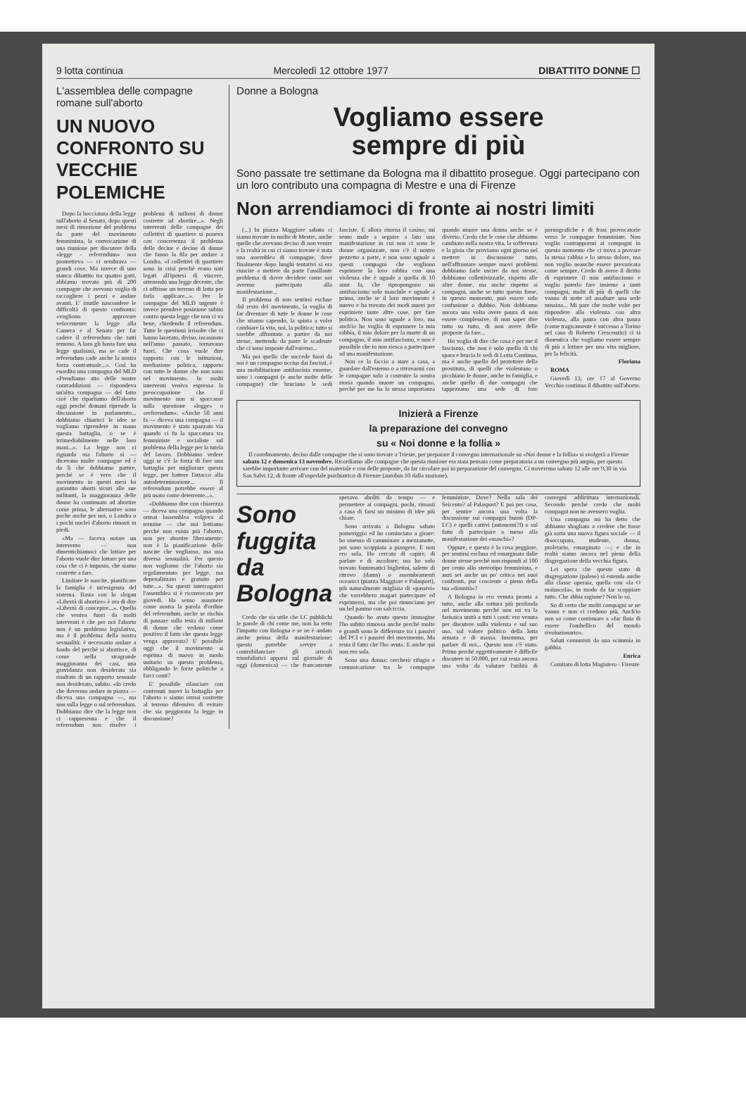9 lotta continua Mercoledì 12 ottobre 1977 DIBATTITO DONNE ☐
L'assemblea delle compagne romane sull'aborto
UN NUOVO CONFRONTO SU VECCHIE POLEMICHE
Dopo la bocciatura della legge sull'aborto al Senato, dopo questi mesi di rimozione del problema da parte del movimento femminista, la convocazione di una riunione per discutere della «legge - referendum» non prometteva — ci sembrava — grandi cose. Ma invece di uno stanco dibattito tra quattro gatti, abbiamo trovato più di 200 compagne che avevano voglia di raccogliere i pezzi e andare avanti. E' inutile nascondere le difficoltà di questo confronto: «vogliono approvare velocemente la legge alla Camera e al Senato per far cadere il referendum che tutti temono. A loro gli basta fare una legge qualsiasi, ma se cade il referendum cade anche la nostra forza contrattuale...». Così ha esordito una compagna del MLD «Prendiamo atto delle nostre contraddizioni — rispondeva un'altra compagna — del fatto cioè che riparliamo dell'aborto oggi perché domani riprende la discussione in parlamento... dobbiamo chiarirci le idee se vogliamo riprendere in mano questa battaglia, o se è irrimediabilmente nelle loro mani...». La legge non ci riguarda ma l'aborto sì — dicevano molte compagne ed è da lì che dobbiamo partire, perché se è vero che il movimento in questi mesi ha garantito aborti sicuri alle sue militanti, la maggioranza delle donne ha continuato ad abortire come prima, le alternative sono poche anche per noi, o Londra o i pochi nuclei d'aborto rimasti in piedi.
«Ma — faceva notare un intervento — non dimentichiamoci che lottare per l'aborto vuole dire lottare per una cosa che ci è imposta, che siamo costrette a fare.
Limitare le nascite, pianificare la famiglia è un'esigenza del sistema. Basta con lo slogan «Libertà di abortire» è ora di dire «Libertà di concepire...». Quello che veniva fuori da molti interventi è che per noi l'aborto non è un problema legislativo, ma è il problema della nostra sessualità: è necessario andare a fondo del perché si abortisce, di come nella stragrande maggioranza dei casi, una gravidanza non desiderata sia risultato di un rapporto sessuale non desiderato, subito. «Io credo che dovremo andare in piazza — diceva una compagna —, ma non sulla legge o sul referendum. Dobbiamo dire che la legge non ci rappresenta e che il referendum non risolve i problemi di milioni di donne costrette ad abortire...». Negli interventi delle compagne dei collettivi di quartiere si poneva con concretezza il problema delle decine e decine di donne che fanno la fila per andare a Londra. «I collettivi di quartiere sono in crisi perché erano nati legati all'ipotesi di vincere, ottenendo una legge decente, che ci offrisse un terreno di lotta per farla applicare...». Per le compagne del MLD urgente è invece prendere posizione subito contro questa legge che non ci va bene, chiedendo il referendum. Tutte le questioni irrisolte che ci hanno lacerato, diviso, incasinato nell'anno passato, tornavano fuori. Che cosa vuole dire rapporto con le istituzioni, mediazione politica, rapporto con tutte le donne che non sono nel movimento. In molti interventi veniva espressa la preoccupazione che il movimento non si spaccasse sulla questione «legge» o «referendum». «Anche 50 anni fa — diceva una compagna — il movimento è stato spazzato via quando ci fu la spaccatura tra femministe e socialiste sul problema della legge per la tutela del lavoro. Dobbiamo vedere oggi se c'è la forza di fare una battaglia per migliorare questa legge, per battere l'attacco alla autodeterminazione... Il referendum potrebbe essere al più usato come deterrente...».
«Dobbiamo dire con chiarezza — diceva una compagna quando ormai lassemblea volgeva al termine — che noi lottiamo perché non esista più l'aborto, non per abortire liberamente; non è la pianificazione delle nascite che vogliamo, ma una diversa sessualità. Per questo non vogliamo che l'aborto sia regolamentato per legge, ma depenalizzato e gratuito per tutte...». Su questi interrogativi l'assemblea si è riconvocata per giovedì. Ha senso assumere come nostra la parola d'ordine del referendum, anche se rischia di passare sulla testa di milioni di donne che vedono come positivo il fatto che questa legge venga approvata? E' possibile oggi che il movimento si esprima di nuovo in modo unitario su questo problema, obbligando le forze politiche a farci conti?
E' possibile rilanciare con contenuti nuovi la battaglia per l'aborto o siamo ormai costrette al terreno difensivo di evitare che sia peggiorata la legge in discussione?
Donne a Bologna
Vogliamo essere
sempre di più
Sono passate tre settimane da Bologna ma il dibattito prosegue. Oggi partecipano con un loro contributo una compagna di Mestre e una di Firenze
Non arrendiamoci di fronte ai nostri limiti
(...) In piazza Maggiore sabato ci siamo trovate in molte di Mestre, anche quelle che avevano deciso di non venire e la realtà in cui ci siamo trovate è stata una assemblea di compagne, dove finalmente dopo lunghi tentativi si era riuscite a mettere da parte l'assillante problema di dover decidere come noi avremo partecipato alla manifestazione...
Il problema di non sentirsi escluse dal resto del movimento, la voglia di far diventare di tutte le donne le cose che stiamo capendo, la spinta a voler cambiare la vita, noi, la politica; tutto si sarebbe affrontato a partire da noi stesse, mettendo da parte le scadenze che ci sono imposte dall'esterno...
Ma poi quello che succede fuori da noi è un compagno ucciso dai fascisti, è una mobilitazione antifascista enorme, sono i compagni (e anche molte delle compagne) che bruciano le sedi fasciste. E allora ritorna il casino, mi sento male a seguire a lato una manifestazione in cui non ci sono le donne organizzate, non c'è il nostro pezzetto a parte, e non sono uguale a questi compagni che vogliono esprimere la loro rabbia con una violenza che è uguale a quella di 10 anni fa, che ripropongono un antifascismo solo maschile e uguale a prima, anche se il loro movimento è nuovo e ha trovato dei modi nuovi per esprimere tante altre cose, per fare politica. Non sono uguale a loro, ma anch'io ho voglia di esprimere la mia rabbia, il mio dolore per la morte di un compagno, il mio antifascismo, e non è possibile che io non riesca a partecipare ad una manifestazione.
Non ce la faccio a stare a casa, a guardare dall'esterno o a ritrovarmi con le compagne solo a costruire la nostra storia quando muore un compagno, perché per me ha la stessa importanza quando muore una donna anche se è diverso. Credo che le cose che abbiamo cambiato nella nostra vita, la sofferenza e la gioia che proviamo ogni giorno nel mettere in discussione tutto, nell'affrontare sempre nuovi problemi dobbiamo farle uscire da noi stesse, dobbiamo collettivizzarle, rispetto alle altre donne, ma anche rispetto ai compagni, anche se tutto questo forse, in questo momento, può essere solo confusione o dubbio. Non dobbiamo ancora una volta avere paura di non essere complessive, di non saper dire tutto su tutto, di non avere delle proposte da fare...
Ho voglia di dire che cosa è per me il fascismo, che non è solo quello di chi spara e brucia le sedi di Lotta Continua, ma è anche quello del protettore della prostituta, di quelli che violentano o picchiano le donne, anche in famiglia, e anche quello di due compagni che tappezzano una sede di foto pornografiche e di frasi provocatorie verso le compagne femministe. Non voglio contrappormi ai compagni in questo momento che ci trova a provare la stessa rabbia e lo stesso dolore, ma non voglio neanche essere prevaricata come sempre. Credo di avere il diritto di esprimere il mio antifascismo e voglio poterlo fare insieme a tanti compagni, molti di più di quelli che vanno di notte ad assaltare una sede missina... Mi pare che molte volte per rispondere alla violenza con altra violenza, alla paura con altra paura (come tragicamente è successo a Torino nel caso di Roberto Crescenzio) ci si dimentica che vogliamo essere sempre di più a lottare per una vita migliore, per la felicità.
Floriana
ROMA
Giovedì 13, ore 17 al Governo Vecchio continua il dibattito sull'aborto.
Inizierà a Firenze
la preparazione del convegno
su « Noi donne e la follia »
Il coordinamento, deciso dalle compagne che si sono trovate a Trieste, per preparare il convegno internazionale su «Noi donne e la follia» si svolgerà a Firenze sabato 12 e domenica 13 novembre. Ricordiamo alle compagne che questa riunione era stata pensata come preparatoria a un convegno più ampio, per questo sarebbe importante arrivare con del materiale e con delle proposte, da far circolare poi in preparazione del convegno. Ci troveremo sabato 12 alle ore 9,30 in via San Salvi 12, di fronte all'ospedale psichiatrico di Firenze (autobus 10 dalla stazione).
Sono fuggita da Bologna
Credo che sia utile che LC pubblichi le parole di chi come me, non ha retto l'impatto con Bologna e se ne è andato anche prima della manifestazione; questo potrebbe servire a controbilanciare gli articoli trionfalistici apparsi sul giornale di oggi (domenica) — che francamente speravo aboliti da tempo — e permettere ai compagni, pochi, rimasti a casa di farsi un minimo di idee più chiare.
Sono arrivata a Bologna sabato pomeriggio ed ho cominciato a girare: ho smesso di camminare a mezzanotte, poi sono scoppiata a piangere. E non ero sola. Ho cercato di capire, di parlare e di ascoltare; ma ho solo trovato fantomatici biglietini, salette di ritrovo (dams) o assembramenti oceanici (piazza Maggiore e Palasport), più naturalmente migliaia di «passivi» che vorrebbero magari partecipare ed esprimersi, ma che poi rinunciano per un bel panino con salciccia.
Quando ho avuto questa immagine l'ho subito rimossa anche perché molte e grandi sono le differenze tra i passivi del PCI e i passivi del movimento. Ma resta il fatto che l'ho avuta. E anche qui non ero sola.
Sono una donna: cercherò rifugio e comunicazione tra le compagne femministe. Dove? Nella sala dei Seicento? al Palasport? E poi per cosa, per sentire ancora una volta la discussione sui compagni buoni (DP-LC) e quelli cattivi (autonomi?!) o sul fatto di partecipare o meno alla manifestazione dei «maschi»?
Oppure, e questa è la cosa peggiore, per sentirsi esclusa ed emarginata dalle donne stesse perché non rispondi al 100 per cento allo stereotipo femminista, e anzi sei anche un po' critica nei suoi confronti, pur cosciente a pieno della tua «donnità»?
A Bologna io ero venuta pronta a tutto, anche alla rottura più profonda nel movimento perché non mi va la farisaica unità a tutti i costi: ero venuta per discutere sulla violenza e sul suo uso, sul valore politico della lotta armata e di massa. Insomma, per parlare di noi... Questo non c'è stato. Primo perché oggettivamente è difficile discutere in 50.000, per cui resta ancora una volta da valutare l'utilità di convegni addirittura internazionali. Secondo perché credo che molti compagni non ne avessero voglia.
Una compagna mi ha detto che abbiamo sbagliato a credere che fosse già sorta una nuova figura sociale — il disoccupato, studente, donna, proletario, emarginato —; e che in realtà siamo ancora nel pieno della disgregazione della vecchia figura.
Lei spera che questo stato di disgregazione (palese) si estenda anche alla classe operaia, quella con «la O maiuscola», in modo da far scoppiare tutto. Che abbia ragione? Non lo so.
So di certo che molti compagni se ne vanno e non ci credono più. Anch'io non so come continuare a «far finta di essere l'ombellico del mondo rivoluzionario».
Saluti comunisti da una scimmia in gabbia.
Enrica
Comitato di lotta Magistero - Firenze